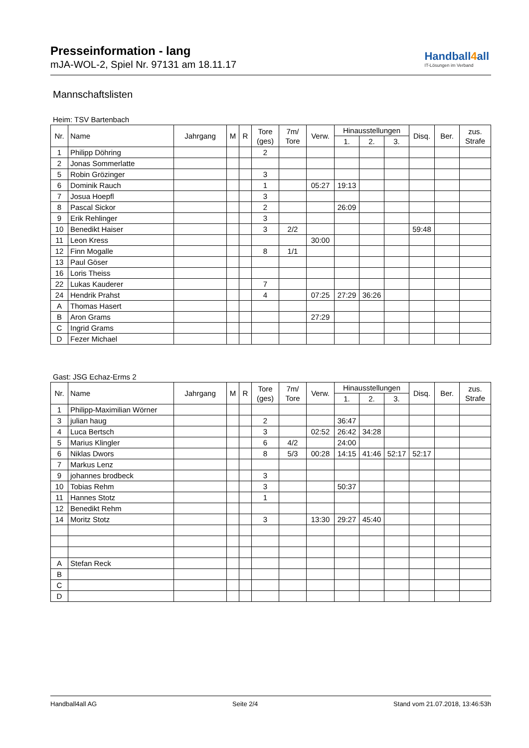Presseinformation - lang
mJA-WOL-2, Spiel Nr. 97131 am 18.11.17
Handball4all
IT-Lösungen im Verband
Mannschaftslisten
Heim: TSV Bartenbach
| Nr. | Name | Jahrgang | M | R | Tore (ges) | 7m/ Tore | Verw. | Hinausstellungen | | | Disq. | Ber. | zus. Strafe |
| --- | --- | --- | --- | --- | --- | --- | --- | --- | --- | --- | --- | --- | --- |
| | | | | | | | | 1. | 2. | 3. | | | |
| 1 | Philipp Döhring | | | | 2 | | | | | | | | |
| 2 | Jonas Sommerlatte | | | | | | | | | | | | |
| 5 | Robin Grözinger | | | | 3 | | | | | | | | |
| 6 | Dominik Rauch | | | | 1 | | 05:27 | 19:13 | | | | | |
| 7 | Josua Hoepfl | | | | 3 | | | | | | | | |
| 8 | Pascal Sickor | | | | 2 | | | 26:09 | | | | | |
| 9 | Erik Rehlinger | | | | 3 | | | | | | | | |
| 10 | Benedikt Haiser | | | | 3 | 2/2 | | | | | 59:48 | | |
| 11 | Leon Kress | | | | | | 30:00 | | | | | | |
| 12 | Finn Mogalle | | | | 8 | 1/1 | | | | | | | |
| 13 | Paul Göser | | | | | | | | | | | | |
| 16 | Loris Theiss | | | | | | | | | | | | |
| 22 | Lukas Kauderer | | | | 7 | | | | | | | | |
| 24 | Hendrik Prahst | | | | 4 | | 07:25 | 27:29 | 36:26 | | | | |
| A | Thomas Hasert | | | | | | | | | | | | |
| B | Aron Grams | | | | | | 27:29 | | | | | | |
| C | Ingrid Grams | | | | | | | | | | | | |
| D | Fezer Michael | | | | | | | | | | | | |
Gast: JSG Echaz-Erms 2
| Nr. | Name | Jahrgang | M | R | Tore (ges) | 7m/ Tore | Verw. | Hinausstellungen | | | Disq. | Ber. | zus. Strafe |
| --- | --- | --- | --- | --- | --- | --- | --- | --- | --- | --- | --- | --- | --- |
| | | | | | | | | 1. | 2. | 3. | | | |
| 1 | Philipp-Maximilian Wörner | | | | | | | | | | | | |
| 3 | julian haug | | | | 2 | | | 36:47 | | | | | |
| 4 | Luca Bertsch | | | | 3 | | 02:52 | 26:42 | 34:28 | | | | |
| 5 | Marius Klingler | | | | 6 | 4/2 | | 24:00 | | | | | |
| 6 | Niklas Dwors | | | | 8 | 5/3 | 00:28 | 14:15 | 41:46 | 52:17 | 52:17 | | |
| 7 | Markus Lenz | | | | | | | | | | | | |
| 9 | johannes brodbeck | | | | 3 | | | | | | | | |
| 10 | Tobias Rehm | | | | 3 | | | 50:37 | | | | | |
| 11 | Hannes Stotz | | | | 1 | | | | | | | | |
| 12 | Benedikt Rehm | | | | | | | | | | | | |
| 14 | Moritz Stotz | | | | 3 | | 13:30 | 29:27 | 45:40 | | | | |
| A | Stefan Reck | | | | | | | | | | | | |
| B | | | | | | | | | | | | | |
| C | | | | | | | | | | | | | |
| D | | | | | | | | | | | | | |
Handball4all AG Seite 2/4 Stand vom 21.07.2018, 13:46:53h